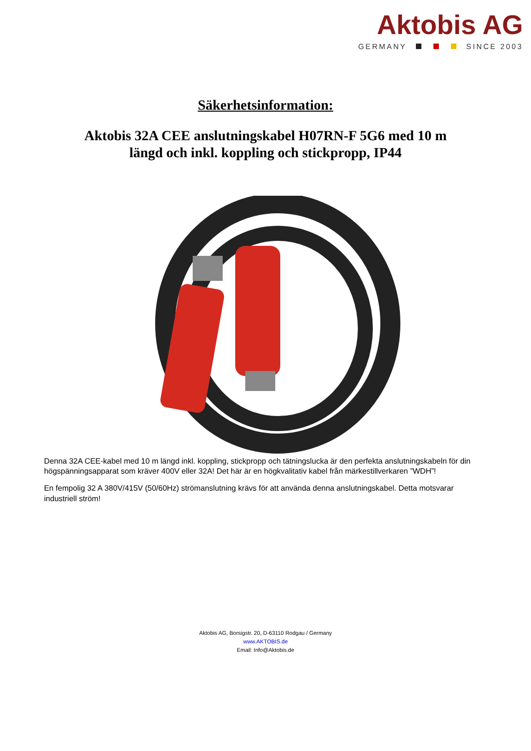Aktobis AG
GERMANY SINCE 2003
Säkerhetsinformation:
Aktobis 32A CEE anslutningskabel H07RN-F 5G6 med 10 m längd och inkl. koppling och stickpropp, IP44
Denna 32A CEE-kabel med 10 m längd inkl. koppling, stickpropp och tätningslucka är den perfekta anslutningskabeln för din högspänningsapparat som kräver 400V eller 32A! Det här är en högkvalitativ kabel från märkestillverkaren ”WDH”!
En fempolig 32 A 380V/415V (50/60Hz) strömanslutning krävs för att använda denna anslutningskabel. Detta motsvarar industriell ström!
Aktobis AG, Borsigstr. 20, D-63110 Rodgau / Germany
www.AKTOBIS.de
Email: Info@Aktobis.de